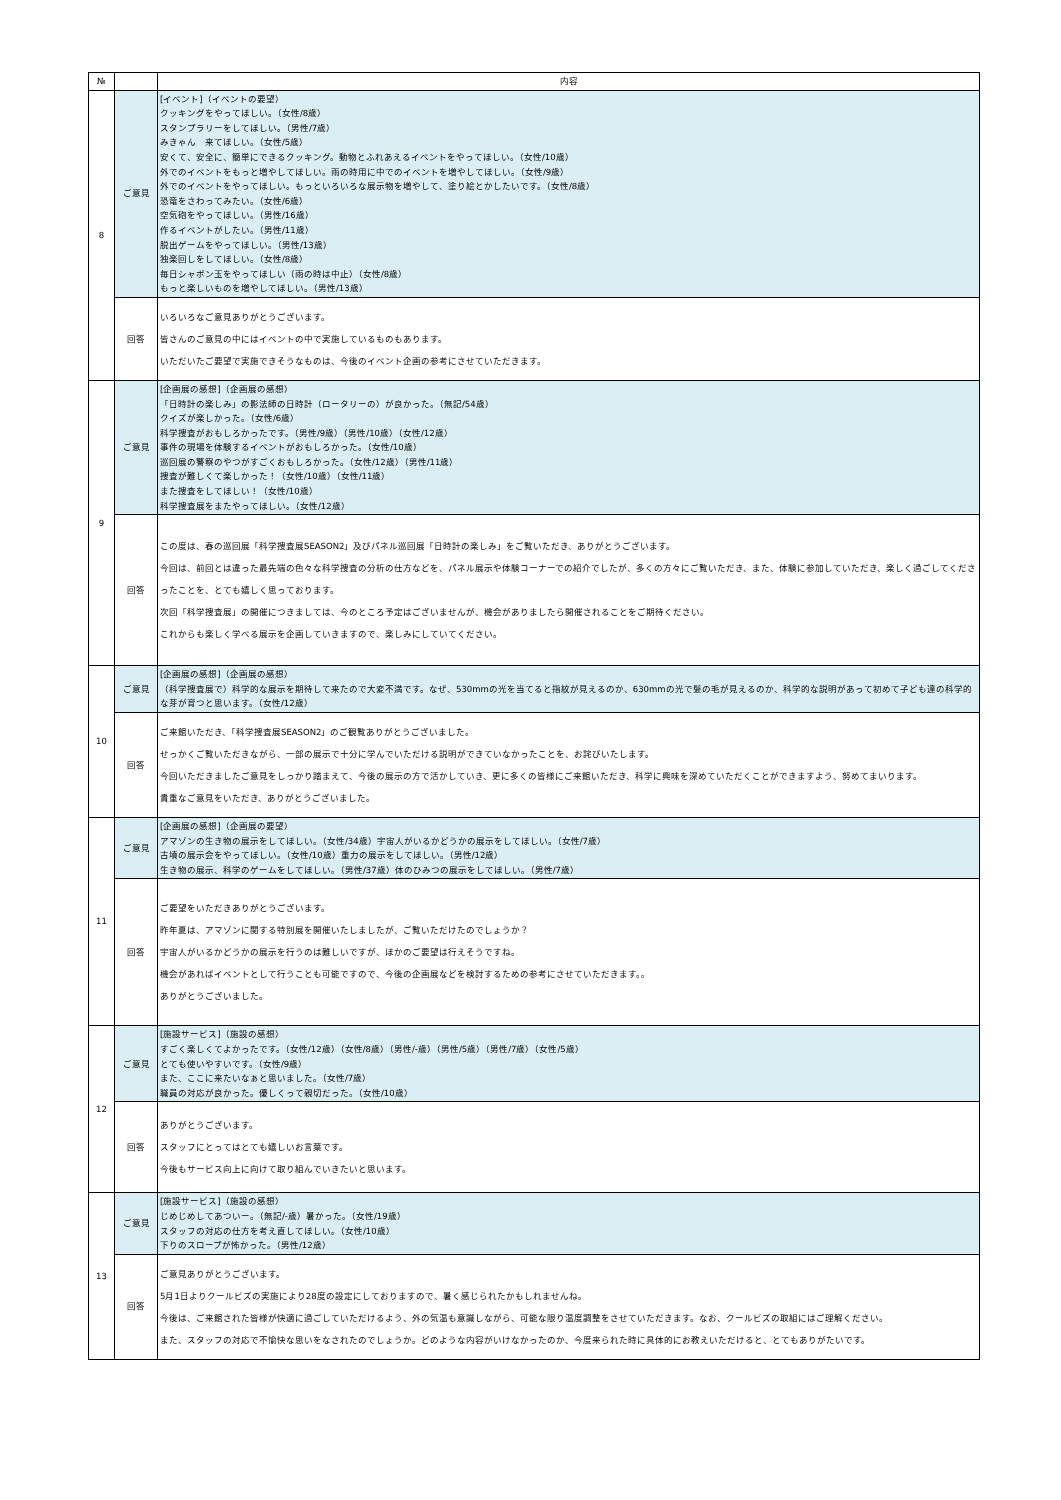| № | | 内容 |
| --- | --- | --- |
| 8 | ご意見 | [イベント]（イベントの要望） クッキングをやってほしい。（女性/8歳） スタンプラリーをしてほしい。（男性/7歳） みきゃん 来てほしい。（女性/5歳） 安くて、安全に、簡単にできるクッキング。動物とふれあえるイベントをやってほしい。（女性/10歳） 外でのイベントをもっと増やしてほしい。雨の時用に中でのイベントを増やしてほしい。（女性/9歳） 外でのイベントをやってほしい。もっといろいろな展示物を増やして、塗り絵とかしたいです。（女性/8歳） 恐竜をさわってみたい。（女性/6歳） 空気砲をやってほしい。（男性/16歳） 作るイベントがしたい。（男性/11歳） 脱出ゲームをやってほしい。（男性/13歳） 独楽回しをしてほしい。（女性/8歳） 毎日シャボン玉をやってほしい（雨の時は中止）（女性/8歳） もっと楽しいものを増やしてほしい。（男性/13歳） |
| | 回答 | いろいろなご意見ありがとうございます。 皆さんのご意見の中にはイベントの中で実施しているものもあります。 いただいたご要望で実施できそうなものは、今後のイベント企画の参考にさせていただきます。 |
| 9 | ご意見 | [企画展の感想]（企画展の感想） 「日時計の楽しみ」の影法師の日時計（ロータリーの）が良かった。（無記/54歳） クイズが楽しかった。（女性/6歳） 科学捜査がおもしろかったです。（男性/9歳）（男性/10歳）（女性/12歳） 事件の現場を体験するイベントがおもしろかった。（女性/10歳） 巡回展の警察のやつがすごくおもしろかった。（女性/12歳）（男性/11歳） 捜査が難しくて楽しかった！（女性/10歳）（女性/11歳） また捜査をしてほしい！（女性/10歳） 科学捜査展をまたやってほしい。（女性/12歳） |
| | 回答 | この度は、春の巡回展「科学捜査展SEASON2」及びパネル巡回展「日時計の楽しみ」をご覧いただき、ありがとうございます。 今回は、前回とは違った最先端の色々な科学捜査の分析の仕方などを、パネル展示や体験コーナーでの紹介でしたが、多くの方々にご覧いただき、また、体験に参加していただき、楽しく過ごしてくださったことを、とても嬉しく思っております。 次回「科学捜査展」の開催につきましては、今のところ予定はございませんが、機会がありましたら開催されることをご期待ください。 これからも楽しく学べる展示を企画していきますので、楽しみにしていてください。 |
| 10 | ご意見 | [企画展の感想]（企画展の感想） （科学捜査展で）科学的な展示を期待して来たので大変不満です。なぜ、530mmの光を当てると指紋が見えるのか、630mmの光で髪の毛が見えるのか、科学的な説明があって初めて子ども達の科学的な芽が育つと思います。（女性/12歳） |
| | 回答 | ご来館いただき、「科学捜査展SEASON2」のご観覧ありがとうございました。 せっかくご覧いただきながら、一部の展示で十分に学んでいただける説明ができていなかったことを、お詫びいたします。 今回いただきましたご意見をしっかり踏まえて、今後の展示の方で活かしていき、更に多くの皆様にご来館いただき、科学に興味を深めていただくことができますよう、努めてまいります。 貴重なご意見をいただき、ありがとうございました。 |
| 11 | ご意見 | [企画展の感想]（企画展の要望） アマゾンの生き物の展示をしてほしい。（女性/34歳）宇宙人がいるかどうかの展示をしてほしい。（女性/7歳） 古墳の展示会をやってほしい。（女性/10歳）重力の展示をしてほしい。（男性/12歳） 生き物の展示、科学のゲームをしてほしい。（男性/37歳）体のひみつの展示をしてほしい。（男性/7歳） |
| | 回答 | ご要望をいただきありがとうございます。 昨年夏は、アマゾンに関する特別展を開催いたしましたが、ご覧いただけたのでしょうか？ 宇宙人がいるかどうかの展示を行うのは難しいですが、ほかのご要望は行えそうですね。 機会があればイベントとして行うことも可能ですので、今後の企画展などを検討するための参考にさせていただきます。。 ありがとうございました。 |
| 12 | ご意見 | [施設サービス]（施設の感想） すごく楽しくてよかったです。（女性/12歳）（女性/8歳）（男性/-歳）（男性/5歳）（男性/7歳）（女性/5歳） とても使いやすいです。（女性/9歳） また、ここに来たいなぁと思いました。（女性/7歳） 職員の対応が良かった。優しくって親切だった。（女性/10歳） |
| | 回答 | ありがとうございます。 スタッフにとってはとても嬉しいお言葉です。 今後もサービス向上に向けて取り組んでいきたいと思います。 |
| 13 | ご意見 | [施設サービス]（施設の感想） じめじめしてあついー。（無記/-歳）暑かった。（女性/19歳） スタッフの対応の仕方を考え直してほしい。（女性/10歳） 下りのスロープが怖かった。（男性/12歳） |
| | 回答 | ご意見ありがとうございます。 5月1日よりクールビズの実施により28度の設定にしておりますので、暑く感じられたかもしれませんね。 今後は、ご来館された皆様が快適に過ごしていただけるよう、外の気温も意識しながら、可能な限り温度調整をさせていただきます。なお、クールビズの取組にはご理解ください。 また、スタッフの対応で不愉快な思いをなされたのでしょうか。どのような内容がいけなかったのか、今度来られた時に具体的にお教えいただけると、とてもありがたいです。 |